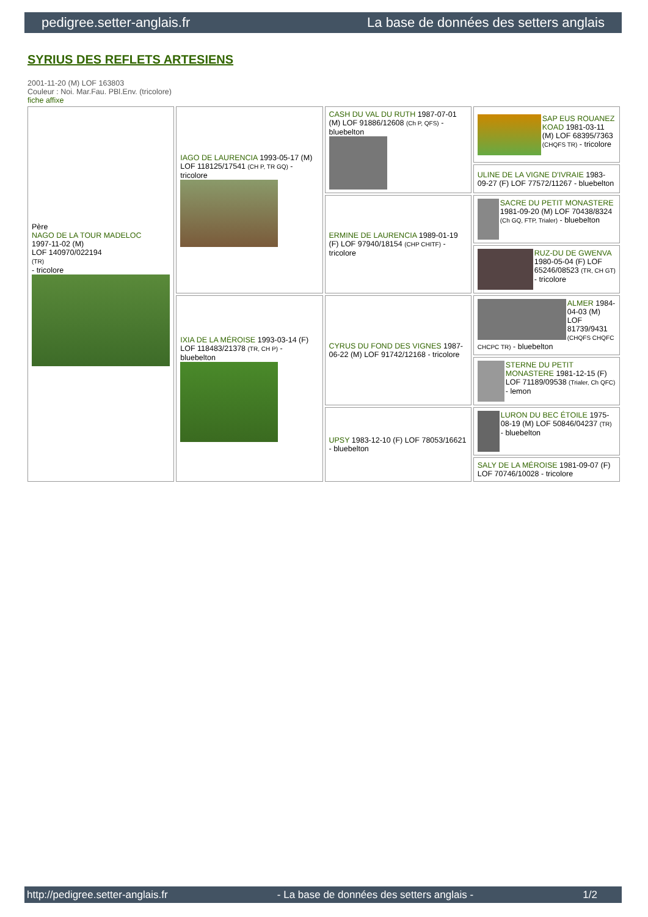pedigree.setter-anglais.fr La base de données des setters anglais
SYRIUS DES REFLETS ARTESIENS
2001-11-20 (M) LOF 163803
Couleur : Noi. Mar.Fau. PBl.Env. (tricolore)
fiche affixe
| Père NAGO DE LA TOUR MADELOC 1997-11-02 (M) LOF 140970/022194 (TR) - tricolore | IAGO DE LAURENCIA 1993-05-17 (M) LOF 118125/17541 (CH P, TR GQ) - tricolore | CASH DU VAL DU RUTH 1987-07-01 (M) LOF 91886/12608 (Ch P, QFS) - bluebelton | SAP EUS ROUANEZ KOAD 1981-03-11 (M) LOF 68395/7363 (CHQFS TR) - tricolore |
| | | | ULINE DE LA VIGNE D'IVRAIE 1983-09-27 (F) LOF 77572/11267 - bluebelton |
| | | ERMINE DE LAURENCIA 1989-01-19 (F) LOF 97940/18154 (CHP CHITF) - tricolore | SACRE DU PETIT MONASTERE 1981-09-20 (M) LOF 70438/8324 (Ch GQ, FTP, Trialer) - bluebelton |
| | | | RUZ-DU DE GWENVA 1980-05-04 (F) LOF 65246/08523 (TR, CH GT) - tricolore |
| | IXIA DE LA MÉROISE 1993-03-14 (F) LOF 118483/21378 (TR, CH P) - bluebelton | CYRUS DU FOND DES VIGNES 1987-06-22 (M) LOF 91742/12168 - tricolore | ALMER 1984-04-03 (M) LOF 81739/9431 (CHQFS CHQFC CHCPC TR) - bluebelton |
| | | | STERNE DU PETIT MONASTERE 1981-12-15 (F) LOF 71189/09538 (Trialer, Ch QFC) - lemon |
| | | UPSY 1983-12-10 (F) LOF 78053/16621 - bluebelton | LURON DU BEC ÉTOILE 1975-08-19 (M) LOF 50846/04237 (TR) - bluebelton |
| | | | SALY DE LA MÉROISE 1981-09-07 (F) LOF 70746/10028 - tricolore |
http://pedigree.setter-anglais.fr - La base de données des setters anglais - 1/2